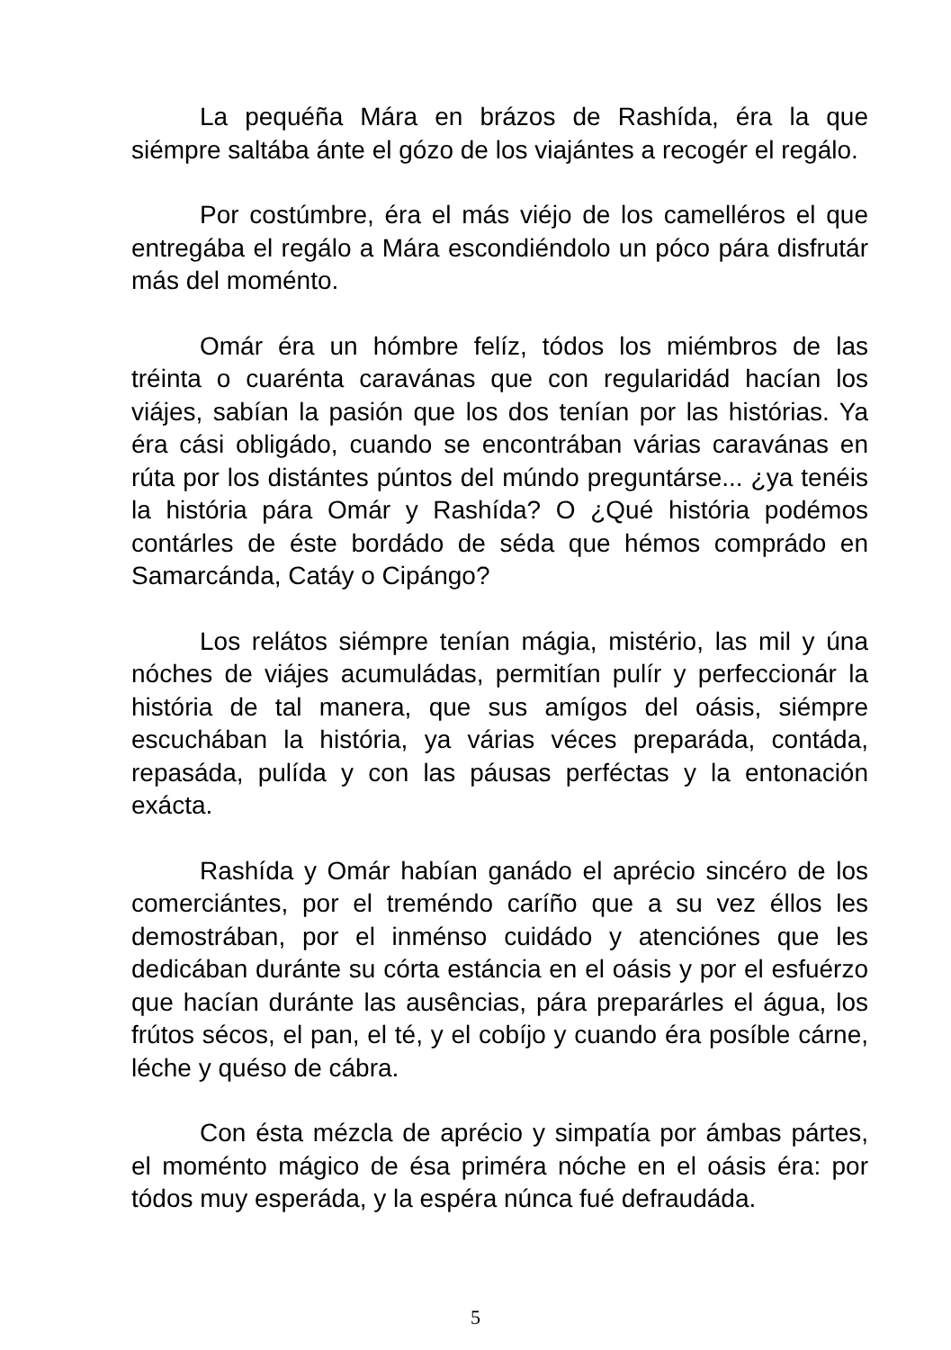La pequéña Mára en brázos de Rashída, éra la que siémpre saltába ánte el gózo de los viajántes a recogér el regálo.
Por costúmbre, éra el más viéjo de los camelléros el que entregába el regálo a Mára escondiéndolo un póco pára disfrutár más del moménto.
Omár éra un hómbre felíz, tódos los miémbros de las tréinta o cuarénta caravánas que con regularidád hacían los viájes, sabían la pasión que los dos tenían por las histórias. Ya éra cási obligádo, cuando se encontrában várias caravánas en rúta por los distántes púntos del múndo preguntárse... ¿ya tenéis la história pára Omár y Rashída? O ¿Qué história podémos contárles de éste bordádo de séda que hémos comprádo en Samarcánda, Catáy o Cipángo?
Los relátos siémpre tenían mágia, mistério, las mil y úna nóches de viájes acumuládas, permitían pulír y perfeccionár la história de tal manera, que sus amígos del oásis, siémpre escuchában la história, ya várias véces preparáda, contáda, repasáda, pulída y con las páusas perféctas y la entonación exácta.
Rashída y Omár habían ganádo el aprécio sincéro de los comerciántes, por el treméndo caríño que a su vez éllos les demostrában, por el inménso cuidádo y atenciónes que les dedicában duránte su córta estáncia en el oásis y por el esfuérzo que hacían duránte las ausências, pára preparárles el água, los frútos sécos, el pan, el té, y el cobíjo y cuando éra posíble cárne, léche y quéso de cábra.
Con ésta mézcla de aprécio y simpatía por ámbas pártes, el moménto mágico de ésa priméra nóche en el oásis éra: por tódos muy esperáda, y la espéra núnca fué defraudáda.
5